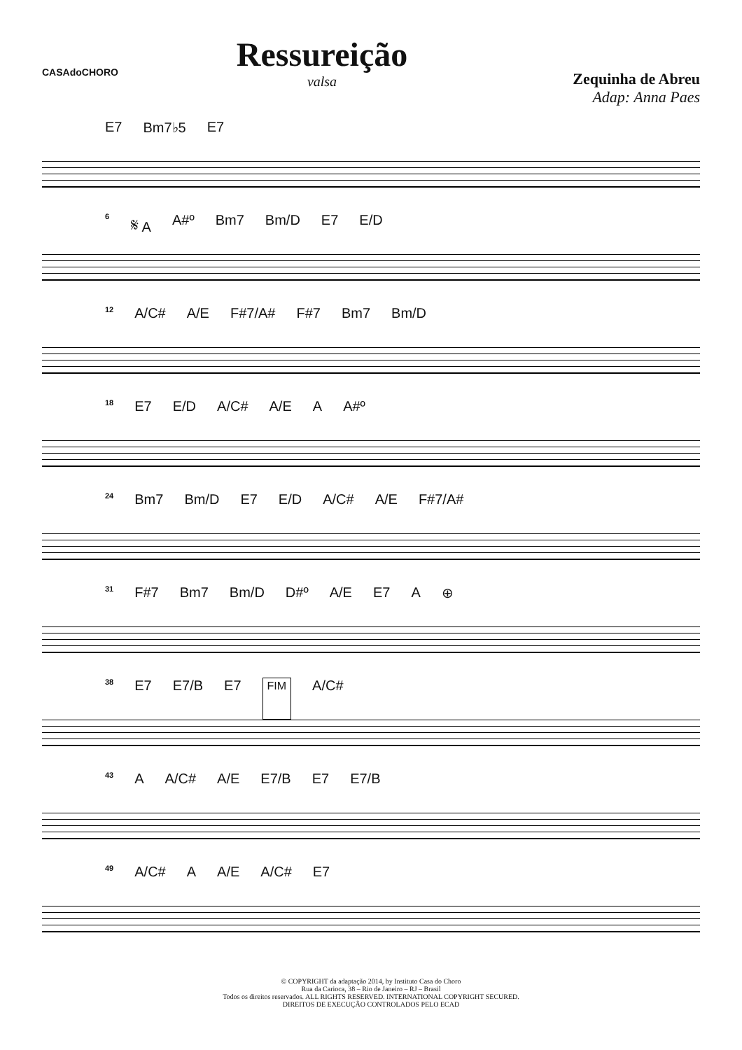CASAdoCHORO
Ressureição
valsa
Zequinha de Abreu
Adap: Anna Paes
E7 Bm7♭5 E7
6 𝄋 A A#º Bm7 Bm/D E7 E/D
12 A/C# A/E F#7/A# F#7 Bm7 Bm/D
18 E7 E/D A/C# A/E A A#º
24 Bm7 Bm/D E7 E/D A/C# A/E F#7/A#
31 F#7 Bm7 Bm/D D#º A/E E7 A ⊕
38 E7 E7/B E7 FIM A/C#
43 A A/C# A/E E7/B E7 E7/B
49 A/C# A A/E A/C# E7
© COPYRIGHT da adaptação 2014, by Instituto Casa do Choro
Rua da Carioca, 38 – Rio de Janeiro – RJ – Brasil
Todos os direitos reservados. ALL RIGHTS RESERVED. INTERNATIONAL COPYRIGHT SECURED.
DIREITOS DE EXECUÇÃO CONTROLADOS PELO ECAD